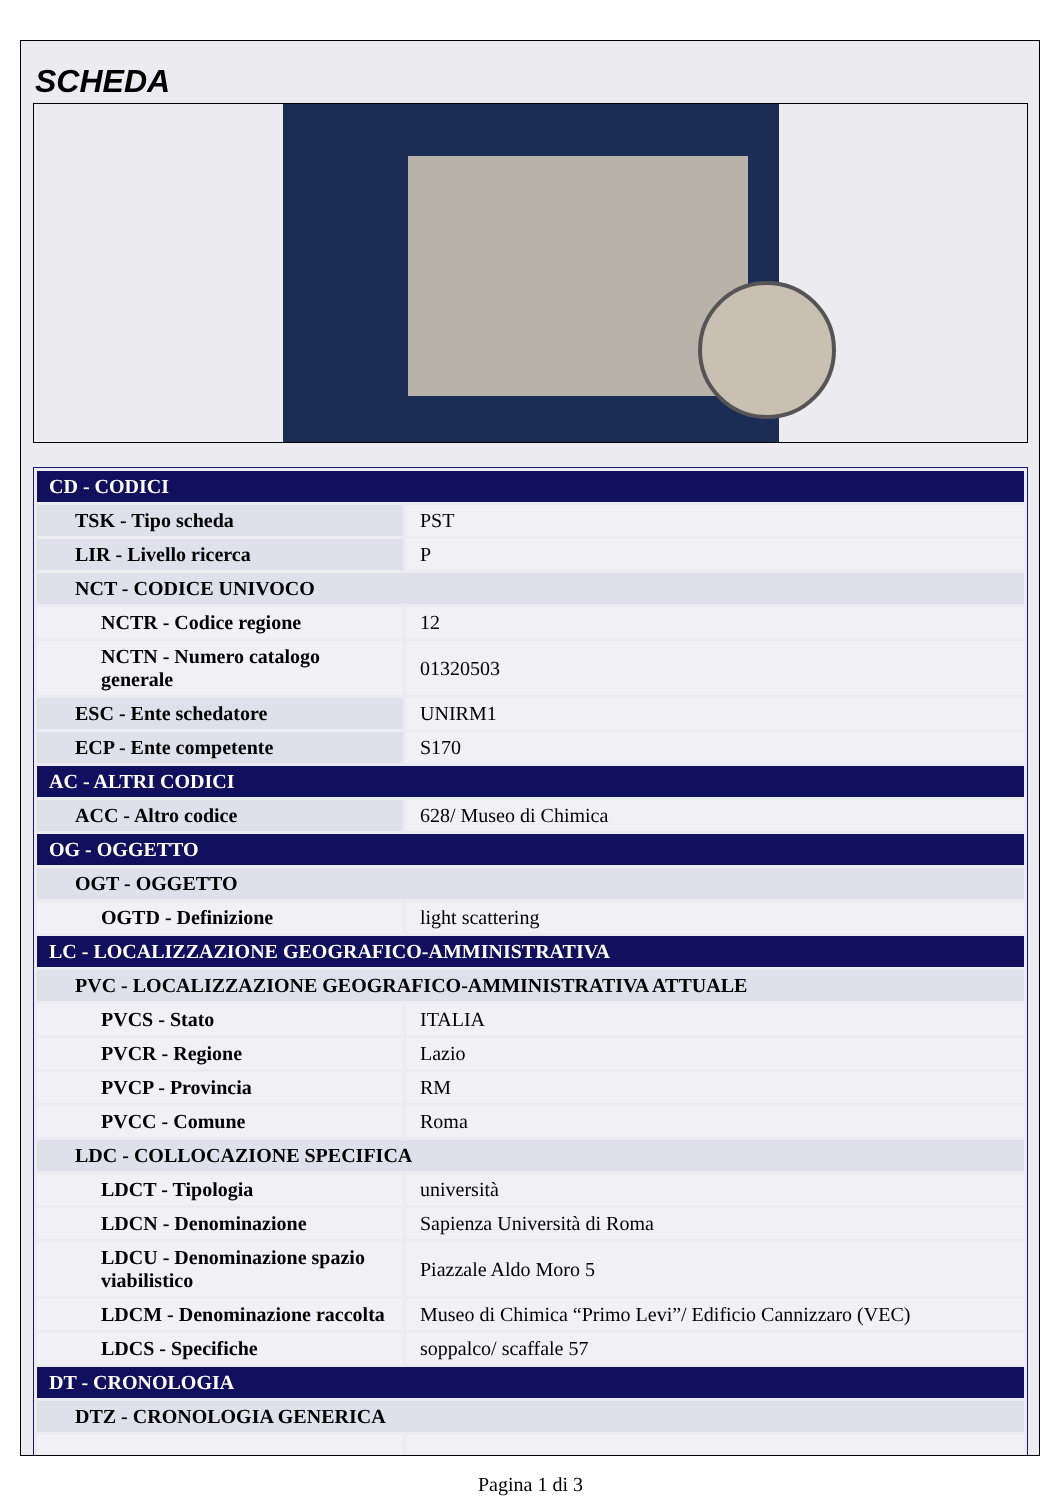SCHEDA
| CD - CODICI | |
| TSK - Tipo scheda | PST |
| LIR - Livello ricerca | P |
| NCT - CODICE UNIVOCO | |
| NCTR - Codice regione | 12 |
| NCTN - Numero catalogo generale | 01320503 |
| ESC - Ente schedatore | UNIRM1 |
| ECP - Ente competente | S170 |
| AC - ALTRI CODICI | |
| ACC - Altro codice | 628/ Museo di Chimica |
| OG - OGGETTO | |
| OGT - OGGETTO | |
| OGTD - Definizione | light scattering |
| LC - LOCALIZZAZIONE GEOGRAFICO-AMMINISTRATIVA | |
| PVC - LOCALIZZAZIONE GEOGRAFICO-AMMINISTRATIVA ATTUALE | |
| PVCS - Stato | ITALIA |
| PVCR - Regione | Lazio |
| PVCP - Provincia | RM |
| PVCC - Comune | Roma |
| LDC - COLLOCAZIONE SPECIFICA | |
| LDCT - Tipologia | università |
| LDCN - Denominazione | Sapienza Università di Roma |
| LDCU - Denominazione spazio viabilistico | Piazzale Aldo Moro 5 |
| LDCM - Denominazione raccolta | Museo di Chimica “Primo Levi”/ Edificio Cannizzaro (VEC) |
| LDCS - Specifiche | soppalco/ scaffale 57 |
| DT - CRONOLOGIA | |
| DTZ - CRONOLOGIA GENERICA | |
Pagina 1 di 3